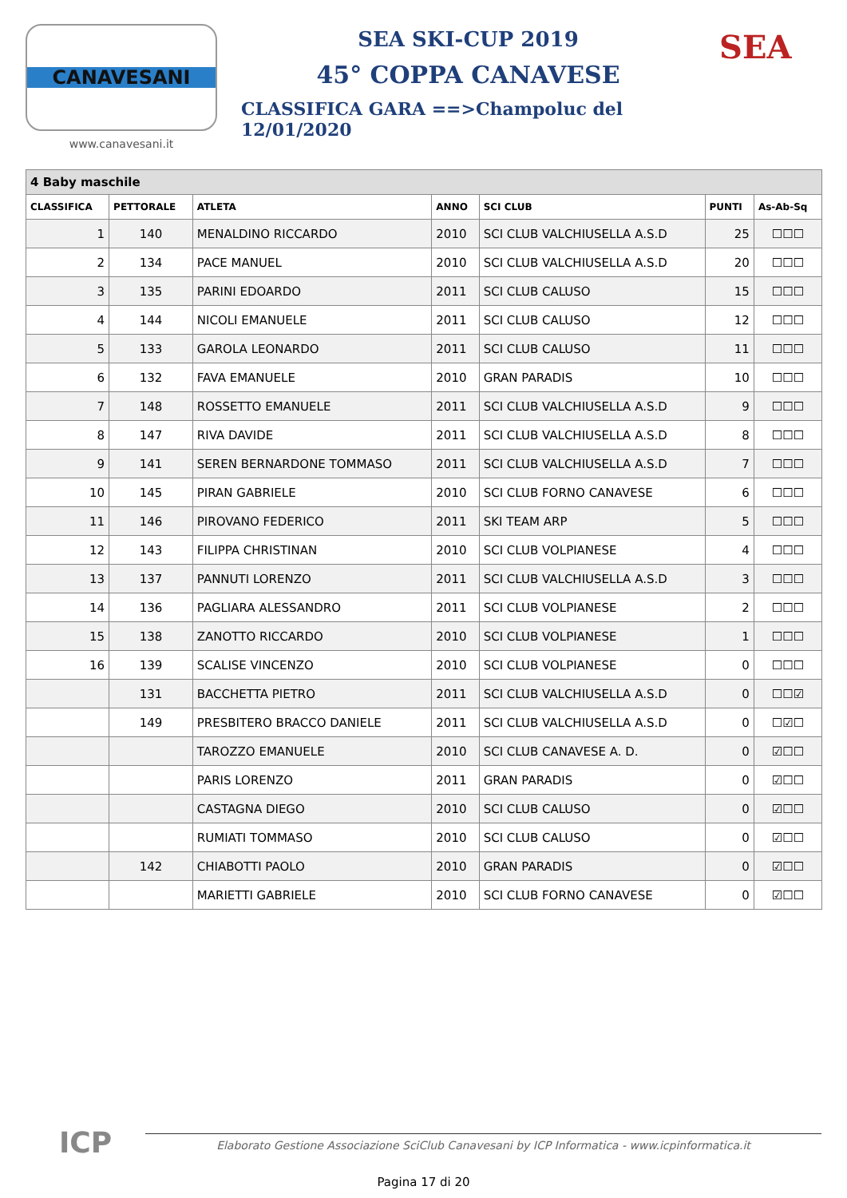CANAVESANI
www.canavesani.it
SEA SKI-CUP 2019
45° COPPA CANAVESE
CLASSIFICA GARA ==>Champoluc del 12/01/2020
SEA
| 4 Baby maschile | | | | | | |
| --- | --- | --- | --- | --- | --- | --- |
| CLASSIFICA | PETTORALE | ATLETA | ANNO | SCI CLUB | PUNTI | As-Ab-Sq |
| 1 | 140 | MENALDINO RICCARDO | 2010 | SCI CLUB VALCHIUSELLA A.S.D | 25 | ☐☐☐ |
| 2 | 134 | PACE MANUEL | 2010 | SCI CLUB VALCHIUSELLA A.S.D | 20 | ☐☐☐ |
| 3 | 135 | PARINI EDOARDO | 2011 | SCI CLUB CALUSO | 15 | ☐☐☐ |
| 4 | 144 | NICOLI EMANUELE | 2011 | SCI CLUB CALUSO | 12 | ☐☐☐ |
| 5 | 133 | GAROLA LEONARDO | 2011 | SCI CLUB CALUSO | 11 | ☐☐☐ |
| 6 | 132 | FAVA EMANUELE | 2010 | GRAN PARADIS | 10 | ☐☐☐ |
| 7 | 148 | ROSSETTO EMANUELE | 2011 | SCI CLUB VALCHIUSELLA A.S.D | 9 | ☐☐☐ |
| 8 | 147 | RIVA DAVIDE | 2011 | SCI CLUB VALCHIUSELLA A.S.D | 8 | ☐☐☐ |
| 9 | 141 | SEREN BERNARDONE TOMMASO | 2011 | SCI CLUB VALCHIUSELLA A.S.D | 7 | ☐☐☐ |
| 10 | 145 | PIRAN GABRIELE | 2010 | SCI CLUB FORNO CANAVESE | 6 | ☐☐☐ |
| 11 | 146 | PIROVANO FEDERICO | 2011 | SKI TEAM ARP | 5 | ☐☐☐ |
| 12 | 143 | FILIPPA CHRISTINAN | 2010 | SCI CLUB VOLPIANESE | 4 | ☐☐☐ |
| 13 | 137 | PANNUTI LORENZO | 2011 | SCI CLUB VALCHIUSELLA A.S.D | 3 | ☐☐☐ |
| 14 | 136 | PAGLIARA ALESSANDRO | 2011 | SCI CLUB VOLPIANESE | 2 | ☐☐☐ |
| 15 | 138 | ZANOTTO RICCARDO | 2010 | SCI CLUB VOLPIANESE | 1 | ☐☐☐ |
| 16 | 139 | SCALISE VINCENZO | 2010 | SCI CLUB VOLPIANESE | 0 | ☐☐☐ |
| | 131 | BACCHETTA PIETRO | 2011 | SCI CLUB VALCHIUSELLA A.S.D | 0 | ☐☐☑ |
| | 149 | PRESBITERO BRACCO DANIELE | 2011 | SCI CLUB VALCHIUSELLA A.S.D | 0 | ☐☑☐ |
| | | TAROZZO EMANUELE | 2010 | SCI CLUB CANAVESE A. D. | 0 | ☑☐☐ |
| | | PARIS LORENZO | 2011 | GRAN PARADIS | 0 | ☑☐☐ |
| | | CASTAGNA DIEGO | 2010 | SCI CLUB CALUSO | 0 | ☑☐☐ |
| | | RUMIATI TOMMASO | 2010 | SCI CLUB CALUSO | 0 | ☑☐☐ |
| | 142 | CHIABOTTI PAOLO | 2010 | GRAN PARADIS | 0 | ☑☐☐ |
| | | MARIETTI GABRIELE | 2010 | SCI CLUB FORNO CANAVESE | 0 | ☑☐☐ |
ICP
Elaborato Gestione Associazione SciClub Canavesani by ICP Informatica - www.icpinformatica.it
Pagina 17 di 20